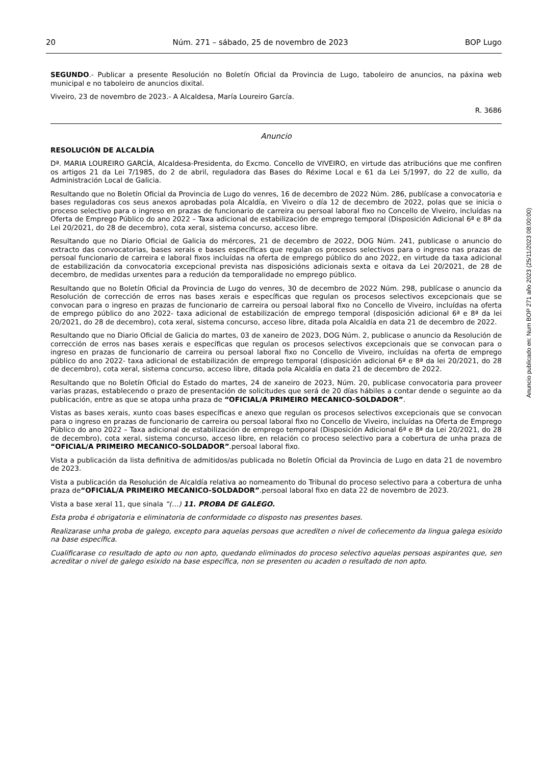20 Núm. 271 – sábado, 25 de novembro de 2023 BOP Lugo
SEGUNDO.- Publicar a presente Resolución no Boletín Oficial da Provincia de Lugo, taboleiro de anuncios, na páxina web municipal e no taboleiro de anuncios dixital.
Viveiro, 23 de novembro de 2023.- A Alcaldesa, María Loureiro García.
R. 3686
Anuncio
RESOLUCIÓN DE ALCALDÍA
Dª. MARIA LOUREIRO GARCÍA, Alcaldesa-Presidenta, do Excmo. Concello de VIVEIRO, en virtude das atribucións que me confiren os artigos 21 da Lei 7/1985, do 2 de abril, reguladora das Bases do Réxime Local e 61 da Lei 5/1997, do 22 de xullo, da Administración Local de Galicia.
Resultando que no Boletín Oficial da Provincia de Lugo do venres, 16 de decembro de 2022 Núm. 286, publícase a convocatoria e bases reguladoras cos seus anexos aprobadas pola Alcaldía, en Viveiro o día 12 de decembro de 2022, polas que se inicia o proceso selectivo para o ingreso en prazas de funcionario de carreira ou persoal laboral fixo no Concello de Viveiro, incluídas na Oferta de Emprego Público do ano 2022 – Taxa adicional de estabilización de emprego temporal (Disposición Adicional 6ª e 8ª da Lei 20/2021, do 28 de decembro), cota xeral, sistema concurso, acceso libre.
Resultando que no Diario Oficial de Galicia do mércores, 21 de decembro de 2022, DOG Núm. 241, publicase o anuncio do extracto das convocatorias, bases xerais e bases específicas que regulan os procesos selectivos para o ingreso nas prazas de persoal funcionario de carreira e laboral fixos incluídas na oferta de emprego público do ano 2022, en virtude da taxa adicional de estabilización da convocatoria excepcional prevista nas disposicións adicionais sexta e oitava da Lei 20/2021, de 28 de decembro, de medidas urxentes para a redución da temporalidade no emprego público.
Resultando que no Boletín Oficial da Provincia de Lugo do venres, 30 de decembro de 2022 Núm. 298, publícase o anuncio da Resolución de corrección de erros nas bases xerais e específicas que regulan os procesos selectivos excepcionais que se convocan para o ingreso en prazas de funcionario de carreira ou persoal laboral fixo no Concello de Viveiro, incluídas na oferta de emprego público do ano 2022- taxa adicional de estabilización de emprego temporal (disposición adicional 6ª e 8ª da lei 20/2021, do 28 de decembro), cota xeral, sistema concurso, acceso libre, ditada pola Alcaldía en data 21 de decembro de 2022.
Resultando que no Diario Oficial de Galicia do martes, 03 de xaneiro de 2023, DOG Núm. 2, publicase o anuncio da Resolución de corrección de erros nas bases xerais e específicas que regulan os procesos selectivos excepcionais que se convocan para o ingreso en prazas de funcionario de carreira ou persoal laboral fixo no Concello de Viveiro, incluídas na oferta de emprego público do ano 2022- taxa adicional de estabilización de emprego temporal (disposición adicional 6ª e 8ª da lei 20/2021, do 28 de decembro), cota xeral, sistema concurso, acceso libre, ditada pola Alcaldía en data 21 de decembro de 2022.
Resultando que no Boletín Oficial do Estado do martes, 24 de xaneiro de 2023, Núm. 20, publicase convocatoria para proveer varias prazas, establecendo o prazo de presentación de solicitudes que será de 20 días hábiles a contar dende o seguinte ao da publicación, entre as que se atopa unha praza de “OFICIAL/A PRIMEIRO MECANICO-SOLDADOR”.
Vistas as bases xerais, xunto coas bases específicas e anexo que regulan os procesos selectivos excepcionais que se convocan para o ingreso en prazas de funcionario de carreira ou persoal laboral fixo no Concello de Viveiro, incluídas na Oferta de Emprego Público do ano 2022 – Taxa adicional de estabilización de emprego temporal (Disposición Adicional 6ª e 8ª da Lei 20/2021, do 28 de decembro), cota xeral, sistema concurso, acceso libre, en relación co proceso selectivo para a cobertura de unha praza de “OFICIAL/A PRIMEIRO MECANICO-SOLDADOR”.persoal laboral fixo.
Vista a publicación da lista definitiva de admitidos/as publicada no Boletín Oficial da Provincia de Lugo en data 21 de novembro de 2023.
Vista a publicación da Resolución de Alcaldía relativa ao nomeamento do Tribunal do proceso selectivo para a cobertura de unha praza de“OFICIAL/A PRIMEIRO MECANICO-SOLDADOR”.persoal laboral fixo en data 22 de novembro de 2023.
Vista a base xeral 11, que sinala “(…) 11. PROBA DE GALEGO.
Esta proba é obrigatoria e eliminatoria de conformidade co disposto nas presentes bases.
Realizarase unha proba de galego, excepto para aquelas persoas que acrediten o nivel de coñecemento da lingua galega esixido na base específica.
Cualificarase co resultado de apto ou non apto, quedando eliminados do proceso selectivo aquelas persoas aspirantes que, sen acreditar o nivel de galego esixido na base específica, non se presenten ou acaden o resultado de non apto.
Anuncio publicado en: Num BOP 271 año 2023 (25/11/2023 08:00:00)